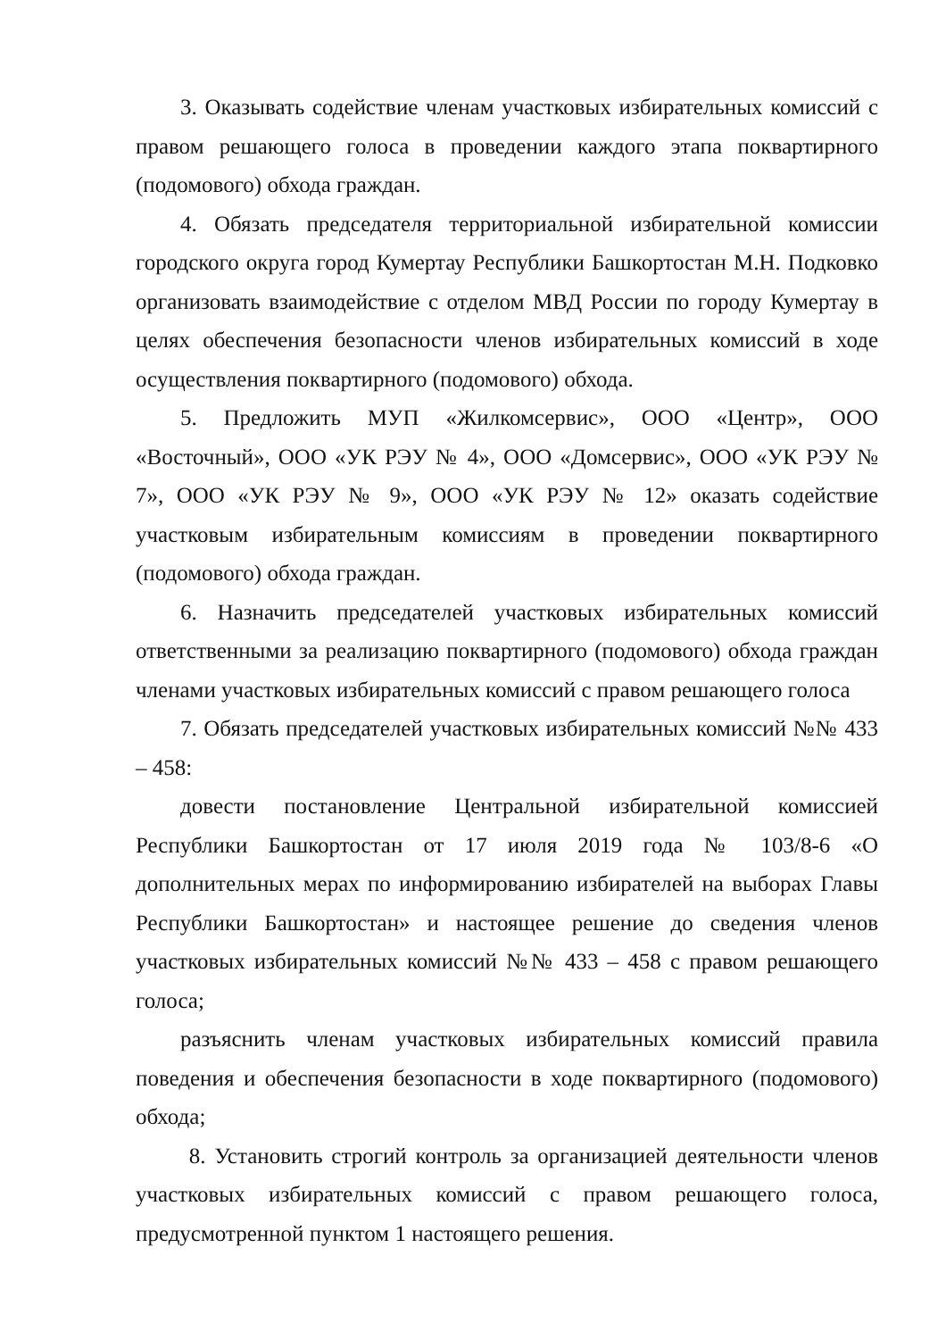3. Оказывать содействие членам участковых избирательных комиссий с правом решающего голоса в проведении каждого этапа поквартирного (подомового) обхода граждан.
4. Обязать председателя территориальной избирательной комиссии городского округа город Кумертау Республики Башкортостан М.Н. Подковко организовать взаимодействие с отделом МВД России по городу Кумертау в целях обеспечения безопасности членов избирательных комиссий в ходе осуществления поквартирного (подомового) обхода.
5. Предложить МУП «Жилкомсервис», ООО «Центр», ООО «Восточный», ООО «УК РЭУ № 4», ООО «Домсервис», ООО «УК РЭУ № 7», ООО «УК РЭУ № 9», ООО «УК РЭУ № 12» оказать содействие участковым избирательным комиссиям в проведении поквартирного (подомового) обхода граждан.
6. Назначить председателей участковых избирательных комиссий ответственными за реализацию поквартирного (подомового) обхода граждан членами участковых избирательных комиссий с правом решающего голоса
7. Обязать председателей участковых избирательных комиссий №№ 433 – 458:
довести постановление Центральной избирательной комиссией Республики Башкортостан от 17 июля 2019 года № 103/8-6 «О дополнительных мерах по информированию избирателей на выборах Главы Республики Башкортостан» и настоящее решение до сведения членов участковых избирательных комиссий №№ 433 – 458 с правом решающего голоса;
разъяснить членам участковых избирательных комиссий правила поведения и обеспечения безопасности в ходе поквартирного (подомового) обхода;
8. Установить строгий контроль за организацией деятельности членов участковых избирательных комиссий с правом решающего голоса, предусмотренной пунктом 1 настоящего решения.